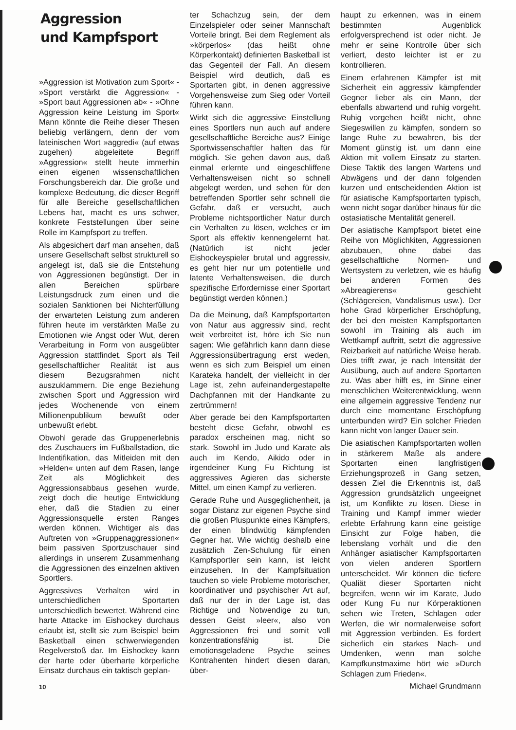Aggression
und Kampfsport
»Aggression ist Motivation zum Sport« - »Sport verstärkt die Aggression« - »Sport baut Aggressionen ab« - »Ohne Aggression keine Leistung im Sport« Mann könnte die Reihe dieser Thesen beliebig verlängern, denn der vom lateinischen Wort »aggredi« (auf etwas zugehen) abgeleitete Begriff »Aggression« stellt heute immerhin einen eigenen wissenschaftlichen Forschungsbereich dar. Die große und komplexe Bedeutung, die dieser Begriff für alle Bereiche gesellschaftlichen Lebens hat, macht es uns schwer, konkrete Feststellungen über seine Rolle im Kampfsport zu treffen.
Als abgesichert darf man ansehen, daß unsere Gesellschaft selbst strukturell so angelegt ist, daß sie die Entstehung von Aggressionen begünstigt. Der in allen Bereichen spürbare Leistungsdruck zum einen und die sozialen Sanktionen bei Nichterfüllung der erwarteten Leistung zum anderen führen heute im verstärkten Maße zu Emotionen wie Angst oder Wut, deren Verarbeitung in Form von ausgeübter Aggression stattfindet. Sport als Teil gesellschaftlicher Realität ist aus diesem Bezugsrahmen nicht auszuklammern. Die enge Beziehung zwischen Sport und Aggression wird jedes Wochenende von einem Millionenpublikum bewußt oder unbewußt erlebt.
Obwohl gerade das Gruppenerlebnis des Zuschauers im Fußballstadion, die Indentifikation, das Mitleiden mit den »Helden« unten auf dem Rasen, lange Zeit als Möglichkeit des Aggressionsabbaus gesehen wurde, zeigt doch die heutige Entwicklung eher, daß die Stadien zu einer Aggressionsquelle ersten Ranges werden können. Wichtiger als das Auftreten von »Gruppenaggressionen« beim passiven Sportzuschauer sind allerdings in unserem Zusammenhang die Aggressionen des einzelnen aktiven Sportlers.
Aggressives Verhalten wird in unterschiedlichen Sportarten unterschiedlich bewertet. Während eine harte Attacke im Eishockey durchaus erlaubt ist, stellt sie zum Beispiel beim Basketball einen schwerwiegenden Regelverstoß dar. Im Eishockey kann der harte oder überharte körperliche Einsatz durchaus ein taktisch geplan-
10
ter Schachzug sein, der dem Einzelspieler oder seiner Mannschaft Vorteile bringt. Bei dem Reglement als »körperlos« (das heißt ohne Körperkontakt) definierten Basketball ist das Gegenteil der Fall. An diesem Beispiel wird deutlich, daß es Sportarten gibt, in denen aggressive Vorgehensweise zum Sieg oder Vorteil führen kann.
Wirkt sich die aggressive Einstellung eines Sportlers nun auch auf andere gesellschaftliche Bereiche aus? Einige Sportwissenschaftler halten das für möglich. Sie gehen davon aus, daß einmal erlernte und eingeschliffene Verhaltensweisen nicht so schnell abgelegt werden, und sehen für den betreffenden Sportler sehr schnell die Gefahr, daß er versucht, auch Probleme nichtsportlicher Natur durch ein Verhalten zu lösen, welches er im Sport als effektiv kennengelernt hat. (Natürlich ist nicht jeder Eishockeyspieler brutal und aggressiv, es geht hier nur um potentielle und latente Verhaltensweisen, die durch spezifische Erfordernisse einer Sportart begünstigt werden können.)
Da die Meinung, daß Kampfsportarten von Natur aus aggressiv sind, recht weit verbreitet ist, höre ich Sie nun sagen: Wie gefährlich kann dann diese Aggressionsübertragung erst weden, wenn es sich zum Beispiel um einen Karateka handelt, der vielleicht in der Lage ist, zehn aufeinandergestapelte Dachpfannen mit der Handkante zu zertrümmern!
Aber gerade bei den Kampfsportarten besteht diese Gefahr, obwohl es paradox erscheinen mag, nicht so stark. Sowohl im Judo und Karate als auch im Kendo, Aikido oder in irgendeiner Kung Fu Richtung ist aggressives Agieren das sicherste Mittel, um einen Kampf zu verlieren.
Gerade Ruhe und Ausgeglichenheit, ja sogar Distanz zur eigenen Psyche sind die großen Pluspunkte eines Kämpfers, der einen blindwütig kämpfenden Gegner hat. Wie wichtig deshalb eine zusätzlich Zen-Schulung für einen Kampfsportler sein kann, ist leicht einzusehen. In der Kampfsituation tauchen so viele Probleme motorischer, koordinativer und psychischer Art auf, daß nur der in der Lage ist, das Richtige und Notwendige zu tun, dessen Geist »leer«, also von Aggressionen frei und somit voll konzentrationsfähig ist. Die emotionsgeladene Psyche seines Kontrahenten hindert diesen daran, über-
haupt zu erkennen, was in einem bestimmten Augenblick erfolgversprechend ist oder nicht. Je mehr er seine Kontrolle über sich verliert, desto leichter ist er zu kontrollieren.
Einem erfahrenen Kämpfer ist mit Sicherheit ein aggressiv kämpfender Gegner lieber als ein Mann, der ebenfalls abwartend und ruhig vorgeht. Ruhig vorgehen heißt nicht, ohne Siegeswillen zu kämpfen, sondern so lange Ruhe zu bewahren, bis der Moment günstig ist, um dann eine Aktion mit vollem Einsatz zu starten. Diese Taktik des langen Wartens und Abwägens und der dann folgenden kurzen und entscheidenden Aktion ist für asiatische Kampfsportarten typisch, wenn nicht sogar darüber hinaus für die ostasiatische Mentalität generell.
Der asiatische Kampfsport bietet eine Reihe von Möglichkiten, Aggressionen abzubauen, ohne dabei das gesellschaftliche Normen- und Wertsystem zu verletzen, wie es häufig bei anderen Formen des »Abreagierens« geschieht (Schlägereien, Vandalismus usw.). Der hohe Grad körperlicher Erschöpfung, der bei den meisten Kampfsportarten sowohl im Training als auch im Wettkampf auftritt, setzt die aggressive Reizbarkeit auf natürliche Weise herab. Dies trifft zwar, je nach Intensität der Ausübung, auch auf andere Sportarten zu. Was aber hilft es, im Sinne einer menschlichen Weiterentwicklung, wenn eine allgemein aggressive Tendenz nur durch eine momentane Erschöpfung unterbunden wird? Ein solcher Frieden kann nicht von langer Dauer sein.
Die asiatischen Kampfsportarten wollen in stärkerem Maße als andere Sportarten einen langfristigen Erziehungsprozeß in Gang setzen, dessen Ziel die Erkenntnis ist, daß Aggression grundsätzlich ungeeignet ist, um Konflikte zu lösen. Diese in Training und Kampf immer wieder erlebte Erfahrung kann eine geistige Einsicht zur Folge haben, die lebenslang vorhält und die den Anhänger asiatischer Kampfsportarten von vielen anderen Sportlern unterscheidet. Wir können die tiefere Qualiät dieser Sportarten nicht begreifen, wenn wir im Karate, Judo oder Kung Fu nur Körperaktionen sehen wie Treten, Schlagen oder Werfen, die wir normalerweise sofort mit Aggression verbinden. Es fordert sicherlich ein starkes Nach- und Umdenken, wenn man solche Kampfkunstmaxime hört wie »Durch Schlagen zum Frieden«.
Michael Grundmann